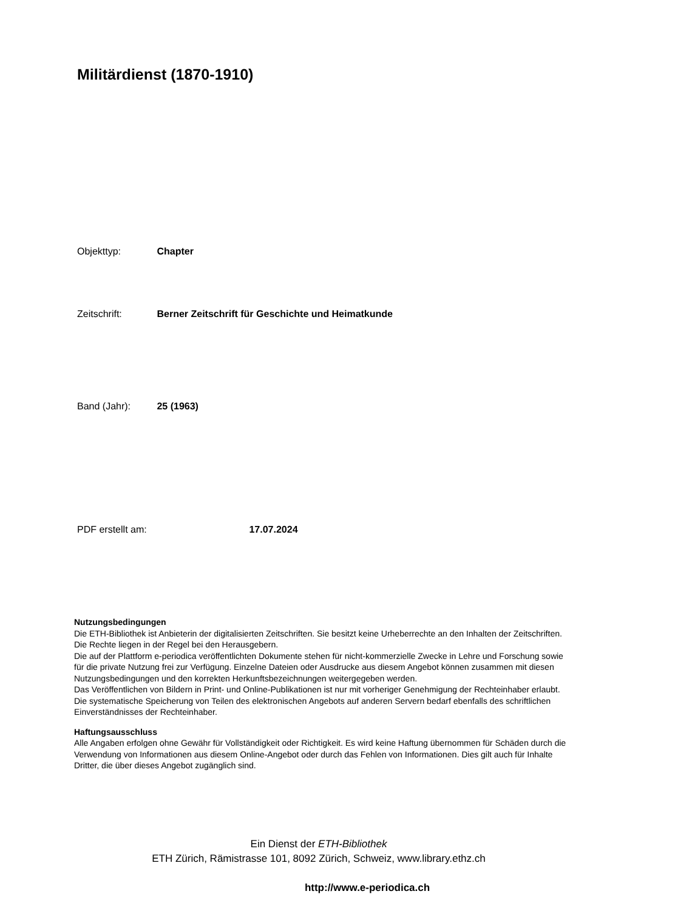Militärdienst (1870-1910)
Objekttyp: Chapter
Zeitschrift: Berner Zeitschrift für Geschichte und Heimatkunde
Band (Jahr): 25 (1963)
PDF erstellt am: 17.07.2024
Nutzungsbedingungen
Die ETH-Bibliothek ist Anbieterin der digitalisierten Zeitschriften. Sie besitzt keine Urheberrechte an den Inhalten der Zeitschriften. Die Rechte liegen in der Regel bei den Herausgebern.
Die auf der Plattform e-periodica veröffentlichten Dokumente stehen für nicht-kommerzielle Zwecke in Lehre und Forschung sowie für die private Nutzung frei zur Verfügung. Einzelne Dateien oder Ausdrucke aus diesem Angebot können zusammen mit diesen Nutzungsbedingungen und den korrekten Herkunftsbezeichnungen weitergegeben werden.
Das Veröffentlichen von Bildern in Print- und Online-Publikationen ist nur mit vorheriger Genehmigung der Rechteinhaber erlaubt. Die systematische Speicherung von Teilen des elektronischen Angebots auf anderen Servern bedarf ebenfalls des schriftlichen Einverständnisses der Rechteinhaber.
Haftungsausschluss
Alle Angaben erfolgen ohne Gewähr für Vollständigkeit oder Richtigkeit. Es wird keine Haftung übernommen für Schäden durch die Verwendung von Informationen aus diesem Online-Angebot oder durch das Fehlen von Informationen. Dies gilt auch für Inhalte Dritter, die über dieses Angebot zugänglich sind.
Ein Dienst der ETH-Bibliothek
ETH Zürich, Rämistrasse 101, 8092 Zürich, Schweiz, www.library.ethz.ch
http://www.e-periodica.ch